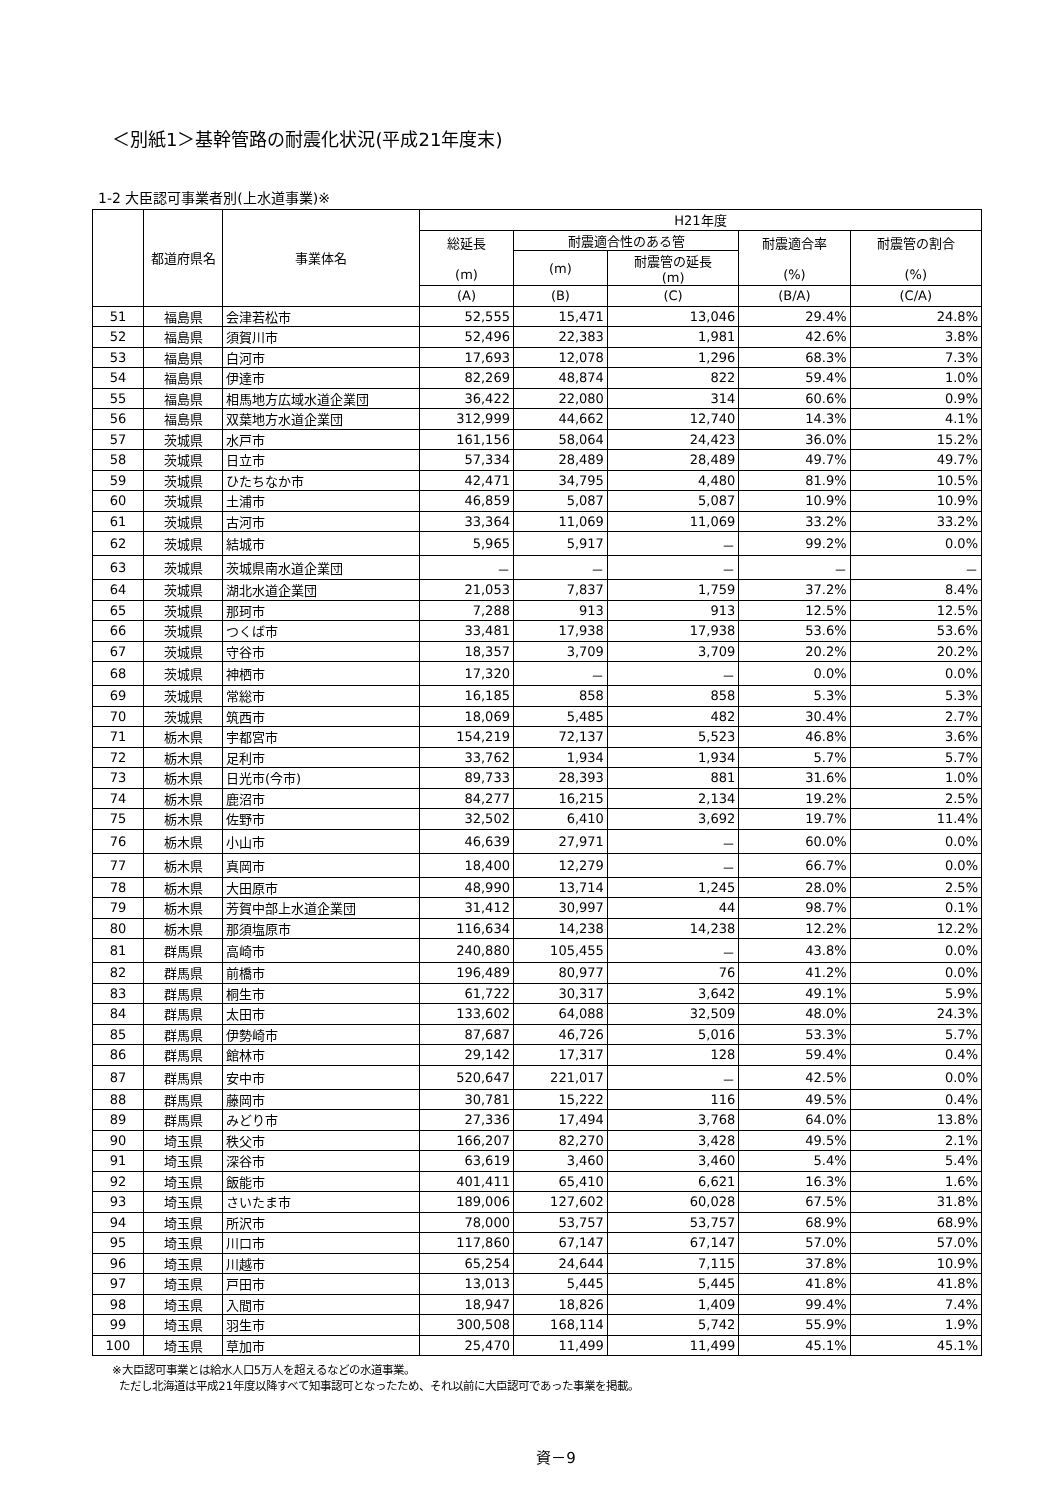＜別紙1＞基幹管路の耐震化状況(平成21年度末)
1-2 大臣認可事業者別(上水道事業)※
| | 都道府県名 | 事業体名 | H21年度 | | | | |
| --- | --- | --- | --- | --- | --- | --- | --- |
| | | | 総延長 (m) | 耐震適合性のある管 | | 耐震適合率 (%) | 耐震管の割合 (%) |
| | | | | (m) | 耐震管の延長 (m) | | |
| | | | (A) | (B) | (C) | (B/A) | (C/A) |
| 51 | 福島県 | 会津若松市 | 52,555 | 15,471 | 13,046 | 29.4% | 24.8% |
| 52 | 福島県 | 須賀川市 | 52,496 | 22,383 | 1,981 | 42.6% | 3.8% |
| 53 | 福島県 | 白河市 | 17,693 | 12,078 | 1,296 | 68.3% | 7.3% |
| 54 | 福島県 | 伊達市 | 82,269 | 48,874 | 822 | 59.4% | 1.0% |
| 55 | 福島県 | 相馬地方広域水道企業団 | 36,422 | 22,080 | 314 | 60.6% | 0.9% |
| 56 | 福島県 | 双葉地方水道企業団 | 312,999 | 44,662 | 12,740 | 14.3% | 4.1% |
| 57 | 茨城県 | 水戸市 | 161,156 | 58,064 | 24,423 | 36.0% | 15.2% |
| 58 | 茨城県 | 日立市 | 57,334 | 28,489 | 28,489 | 49.7% | 49.7% |
| 59 | 茨城県 | ひたちなか市 | 42,471 | 34,795 | 4,480 | 81.9% | 10.5% |
| 60 | 茨城県 | 土浦市 | 46,859 | 5,087 | 5,087 | 10.9% | 10.9% |
| 61 | 茨城県 | 古河市 | 33,364 | 11,069 | 11,069 | 33.2% | 33.2% |
| 62 | 茨城県 | 結城市 | 5,965 | 5,917 | － | 99.2% | 0.0% |
| 63 | 茨城県 | 茨城県南水道企業団 | － | － | － | － | － |
| 64 | 茨城県 | 湖北水道企業団 | 21,053 | 7,837 | 1,759 | 37.2% | 8.4% |
| 65 | 茨城県 | 那珂市 | 7,288 | 913 | 913 | 12.5% | 12.5% |
| 66 | 茨城県 | つくば市 | 33,481 | 17,938 | 17,938 | 53.6% | 53.6% |
| 67 | 茨城県 | 守谷市 | 18,357 | 3,709 | 3,709 | 20.2% | 20.2% |
| 68 | 茨城県 | 神栖市 | 17,320 | － | － | 0.0% | 0.0% |
| 69 | 茨城県 | 常総市 | 16,185 | 858 | 858 | 5.3% | 5.3% |
| 70 | 茨城県 | 筑西市 | 18,069 | 5,485 | 482 | 30.4% | 2.7% |
| 71 | 栃木県 | 宇都宮市 | 154,219 | 72,137 | 5,523 | 46.8% | 3.6% |
| 72 | 栃木県 | 足利市 | 33,762 | 1,934 | 1,934 | 5.7% | 5.7% |
| 73 | 栃木県 | 日光市(今市) | 89,733 | 28,393 | 881 | 31.6% | 1.0% |
| 74 | 栃木県 | 鹿沼市 | 84,277 | 16,215 | 2,134 | 19.2% | 2.5% |
| 75 | 栃木県 | 佐野市 | 32,502 | 6,410 | 3,692 | 19.7% | 11.4% |
| 76 | 栃木県 | 小山市 | 46,639 | 27,971 | － | 60.0% | 0.0% |
| 77 | 栃木県 | 真岡市 | 18,400 | 12,279 | － | 66.7% | 0.0% |
| 78 | 栃木県 | 大田原市 | 48,990 | 13,714 | 1,245 | 28.0% | 2.5% |
| 79 | 栃木県 | 芳賀中部上水道企業団 | 31,412 | 30,997 | 44 | 98.7% | 0.1% |
| 80 | 栃木県 | 那須塩原市 | 116,634 | 14,238 | 14,238 | 12.2% | 12.2% |
| 81 | 群馬県 | 高崎市 | 240,880 | 105,455 | － | 43.8% | 0.0% |
| 82 | 群馬県 | 前橋市 | 196,489 | 80,977 | 76 | 41.2% | 0.0% |
| 83 | 群馬県 | 桐生市 | 61,722 | 30,317 | 3,642 | 49.1% | 5.9% |
| 84 | 群馬県 | 太田市 | 133,602 | 64,088 | 32,509 | 48.0% | 24.3% |
| 85 | 群馬県 | 伊勢崎市 | 87,687 | 46,726 | 5,016 | 53.3% | 5.7% |
| 86 | 群馬県 | 館林市 | 29,142 | 17,317 | 128 | 59.4% | 0.4% |
| 87 | 群馬県 | 安中市 | 520,647 | 221,017 | － | 42.5% | 0.0% |
| 88 | 群馬県 | 藤岡市 | 30,781 | 15,222 | 116 | 49.5% | 0.4% |
| 89 | 群馬県 | みどり市 | 27,336 | 17,494 | 3,768 | 64.0% | 13.8% |
| 90 | 埼玉県 | 秩父市 | 166,207 | 82,270 | 3,428 | 49.5% | 2.1% |
| 91 | 埼玉県 | 深谷市 | 63,619 | 3,460 | 3,460 | 5.4% | 5.4% |
| 92 | 埼玉県 | 飯能市 | 401,411 | 65,410 | 6,621 | 16.3% | 1.6% |
| 93 | 埼玉県 | さいたま市 | 189,006 | 127,602 | 60,028 | 67.5% | 31.8% |
| 94 | 埼玉県 | 所沢市 | 78,000 | 53,757 | 53,757 | 68.9% | 68.9% |
| 95 | 埼玉県 | 川口市 | 117,860 | 67,147 | 67,147 | 57.0% | 57.0% |
| 96 | 埼玉県 | 川越市 | 65,254 | 24,644 | 7,115 | 37.8% | 10.9% |
| 97 | 埼玉県 | 戸田市 | 13,013 | 5,445 | 5,445 | 41.8% | 41.8% |
| 98 | 埼玉県 | 入間市 | 18,947 | 18,826 | 1,409 | 99.4% | 7.4% |
| 99 | 埼玉県 | 羽生市 | 300,508 | 168,114 | 5,742 | 55.9% | 1.9% |
| 100 | 埼玉県 | 草加市 | 25,470 | 11,499 | 11,499 | 45.1% | 45.1% |
※大臣認可事業とは給水人口5万人を超えるなどの水道事業。
ただし北海道は平成21年度以降すべて知事認可となったため、それ以前に大臣認可であった事業を掲載。
資－9